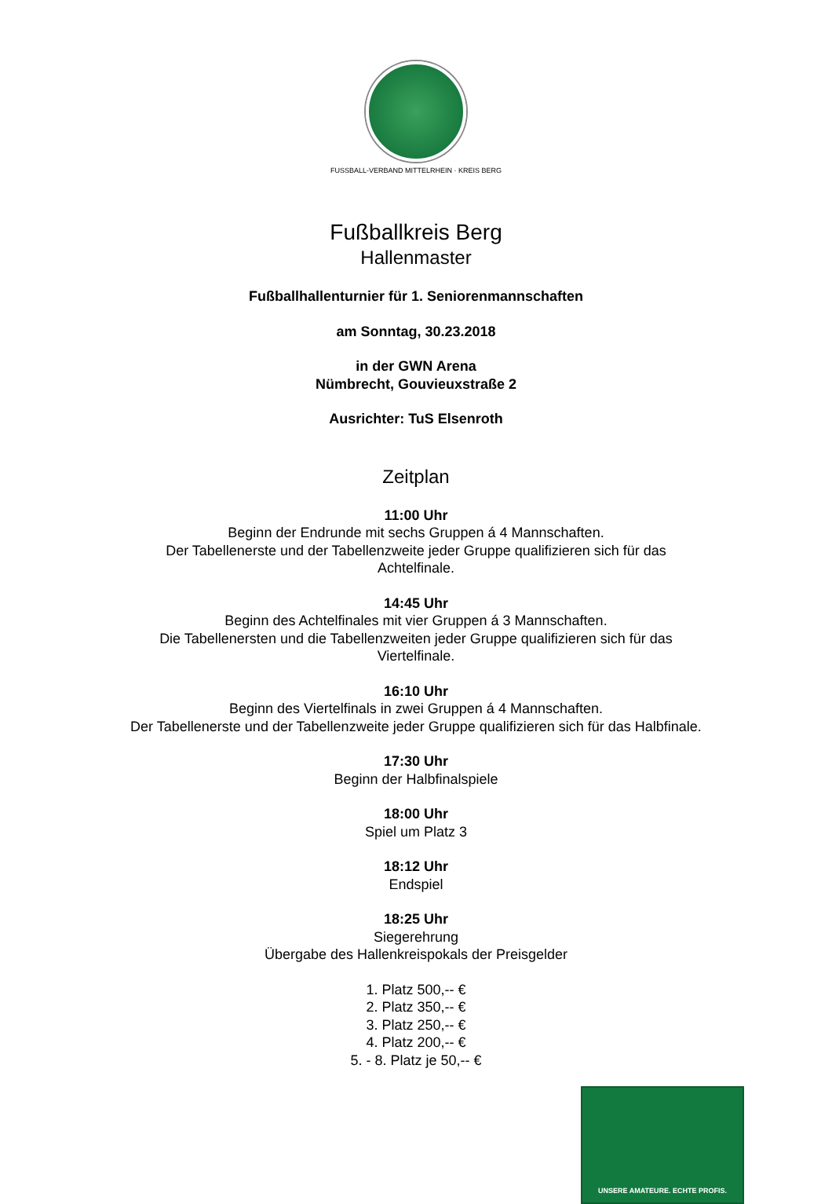FUSSBALL-VERBAND MITTELRHEIN · KREIS BERG
Fußballkreis Berg
Hallenmaster
Fußballhallenturnier für 1. Seniorenmannschaften
am Sonntag, 30.23.2018
in der GWN Arena
Nümbrecht, Gouvieuxstraße 2
Ausrichter: TuS Elsenroth
Zeitplan
11:00 Uhr
Beginn der Endrunde mit sechs Gruppen á 4 Mannschaften.
Der Tabellenerste und der Tabellenzweite jeder Gruppe qualifizieren sich für das
Achtelfinale.
14:45 Uhr
Beginn des Achtelfinales mit vier Gruppen á 3 Mannschaften.
Die Tabellenersten und die Tabellenzweiten jeder Gruppe qualifizieren sich für das
Viertelfinale.
16:10 Uhr
Beginn des Viertelfinals in zwei Gruppen á 4 Mannschaften.
Der Tabellenerste und der Tabellenzweite jeder Gruppe qualifizieren sich für das Halbfinale.
17:30 Uhr
Beginn der Halbfinalspiele
18:00 Uhr
Spiel um Platz 3
18:12 Uhr
Endspiel
18:25 Uhr
Siegerehrung
Übergabe des Hallenkreispokals der Preisgelder
1. Platz 500,-- €
2. Platz 350,-- €
3. Platz 250,-- €
4. Platz 200,-- €
5. - 8. Platz je 50,-- €
UNSERE AMATEURE. ECHTE PROFIS.